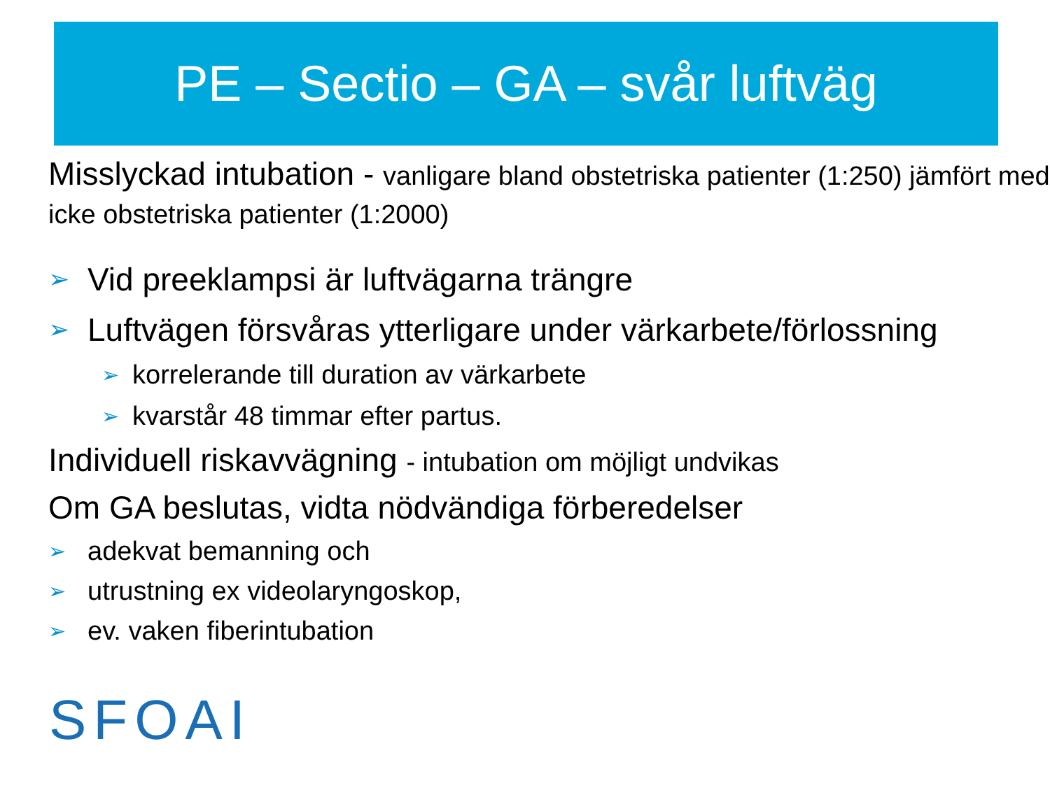PE – Sectio – GA – svår luftväg
Misslyckad intubation - vanligare bland obstetriska patienter (1:250) jämfört med icke obstetriska patienter (1:2000)
➢ Vid preeklampsi är luftvägarna trängre
➢ Luftvägen försvåras ytterligare under värkarbete/förlossning
➢ korrelerande till duration av värkarbete
➢ kvarstår 48 timmar efter partus.
Individuell riskavvägning - intubation om möjligt undvikas
Om GA beslutas, vidta nödvändiga förberedelser
➢ adekvat bemanning och
➢ utrustning ex videolaryngoskop,
➢ ev. vaken fiberintubation
SFOAI